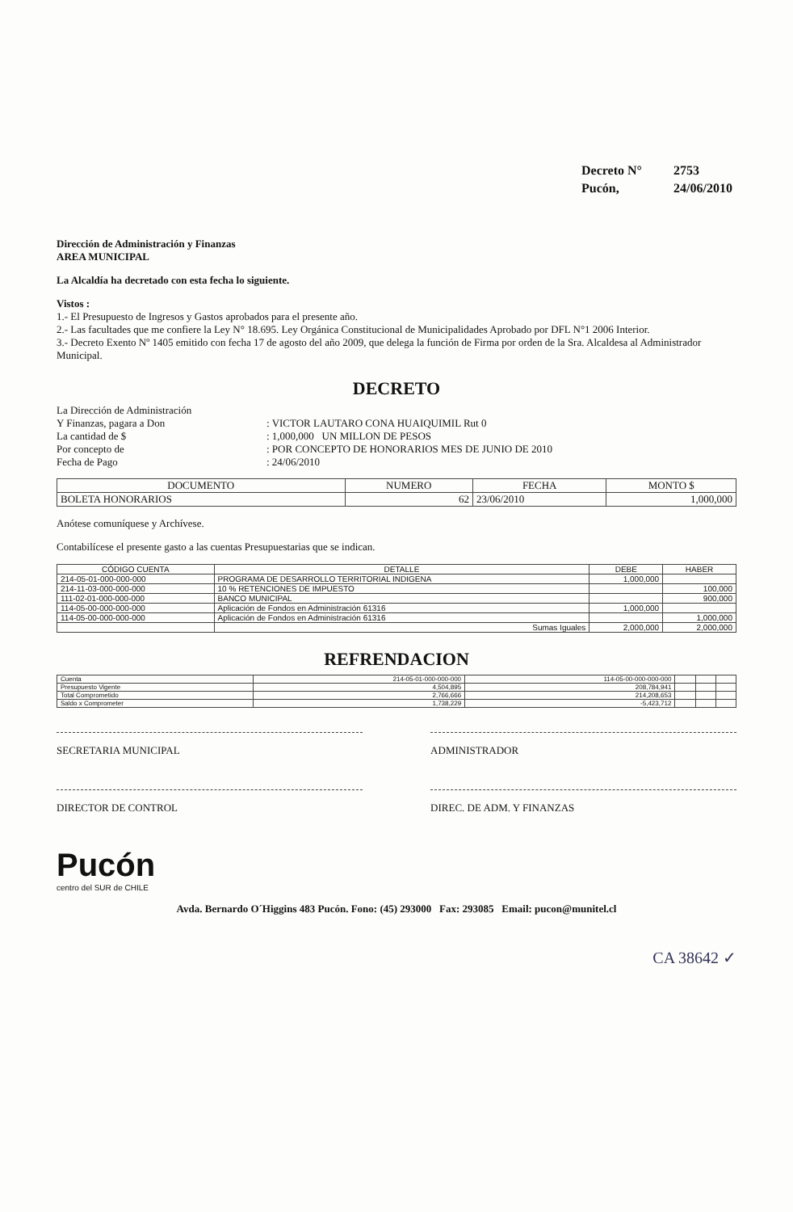Decreto N° 2753
Pucón, 24/06/2010
Dirección de Administración y Finanzas
AREA MUNICIPAL
La Alcaldía ha decretado con esta fecha lo siguiente.
Vistos :
1.- El Presupuesto de Ingresos y Gastos aprobados para el presente año.
2.- Las facultades que me confiere la Ley N° 18.695. Ley Orgánica Constitucional de Municipalidades Aprobado por DFL N°1 2006 Interior.
3.- Decreto Exento Nº 1405 emitido con fecha 17 de agosto del año 2009, que delega la función de Firma por orden de la Sra. Alcaldesa al Administrador Municipal.
DECRETO
La Dirección de Administración
Y Finanzas, pagara a Don
: VICTOR LAUTARO CONA HUAIQUIMIL Rut 0
La cantidad de $
: 1,000,000 UN MILLON DE PESOS
Por concepto de
: POR CONCEPTO DE HONORARIOS MES DE JUNIO DE 2010
Fecha de Pago
: 24/06/2010
| DOCUMENTO | NUMERO | FECHA | MONTO $ |
| --- | --- | --- | --- |
| BOLETA HONORARIOS | 62 | 23/06/2010 | 1,000,000 |
Anótese comuníquese y Archívese.
Contabilícese el presente gasto a las cuentas Presupuestarias que se indican.
| CÓDIGO CUENTA | DETALLE | DEBE | HABER |
| --- | --- | --- | --- |
| 214-05-01-000-000-000 | PROGRAMA DE DESARROLLO TERRITORIAL INDIGENA | 1,000,000 | |
| 214-11-03-000-000-000 | 10 % RETENCIONES DE IMPUESTO | | 100,000 |
| 111-02-01-000-000-000 | BANCO MUNICIPAL | | 900,000 |
| 114-05-00-000-000-000 | Aplicación de Fondos en Administración 61316 | 1,000,000 | |
| 114-05-00-000-000-000 | Aplicación de Fondos en Administración 61316 | | 1,000,000 |
| | Sumas Iguales | 2,000,000 | 2,000,000 |
REFRENDACION
| Cuenta | 214-05-01-000-000-000 | 114-05-00-000-000-000 | | | |
| Presupuesto Vigente | 4,504,895 | 208,784,941 | | | |
| Total Comprometido | 2,766,666 | 214,208,653 | | | |
| Saldo x Comprometer | 1,738,229 | -5,423,712 | | | |
SECRETARIA MUNICIPAL ADMINISTRADOR
DIRECTOR DE CONTROL DIREC. DE ADM. Y FINANZAS
Pucón
centro del SUR de CHILE
Avda. Bernardo O´Higgins 483 Pucón. Fono: (45) 293000 Fax: 293085 Email: pucon@munitel.cl
CA 38642 ✓